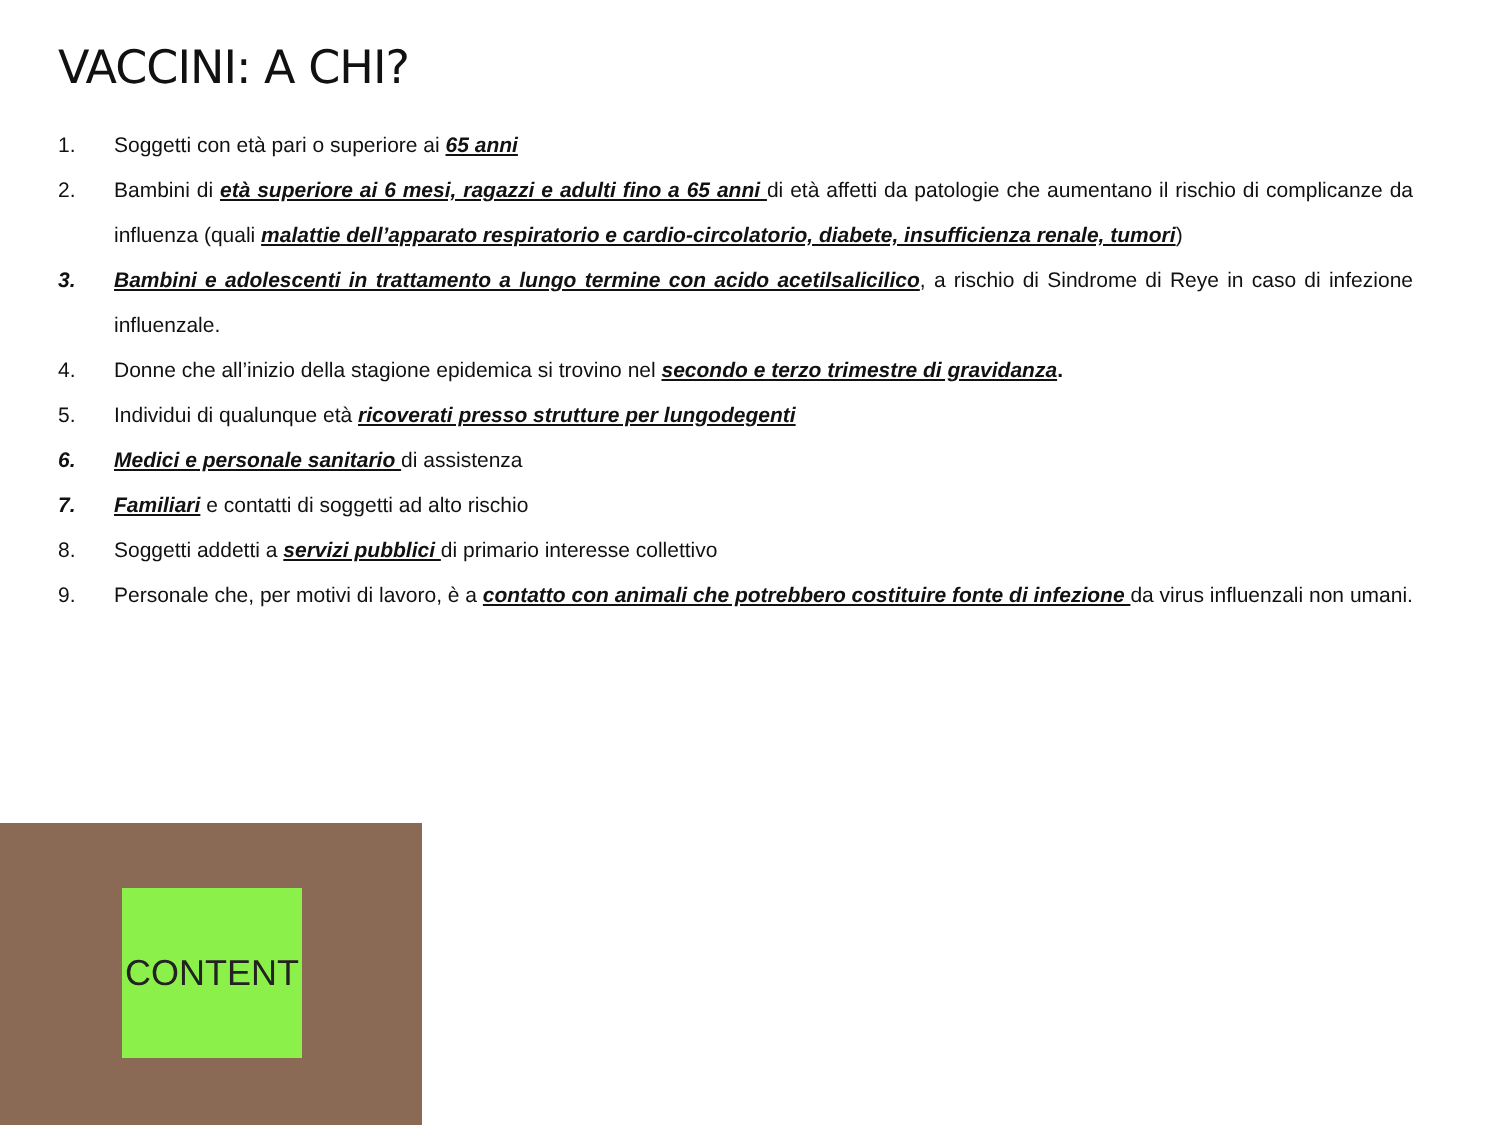VACCINI: A CHI?
1. Soggetti con età pari o superiore ai 65 anni
2. Bambini di età superiore ai 6 mesi, ragazzi e adulti fino a 65 anni di età affetti da patologie che aumentano il rischio di complicanze da influenza (quali malattie dell’apparato respiratorio e cardio-circolatorio, diabete, insufficienza renale, tumori)
3. Bambini e adolescenti in trattamento a lungo termine con acido acetilsalicilico, a rischio di Sindrome di Reye in caso di infezione influenzale.
4. Donne che all’inizio della stagione epidemica si trovino nel secondo e terzo trimestre di gravidanza.
5. Individui di qualunque età ricoverati presso strutture per lungodegenti
6. Medici e personale sanitario di assistenza
7. Familiari e contatti di soggetti ad alto rischio
8. Soggetti addetti a servizi pubblici di primario interesse collettivo
9. Personale che, per motivi di lavoro, è a contatto con animali che potrebbero costituire fonte di infezione da virus influenzali non umani.
CONTENT